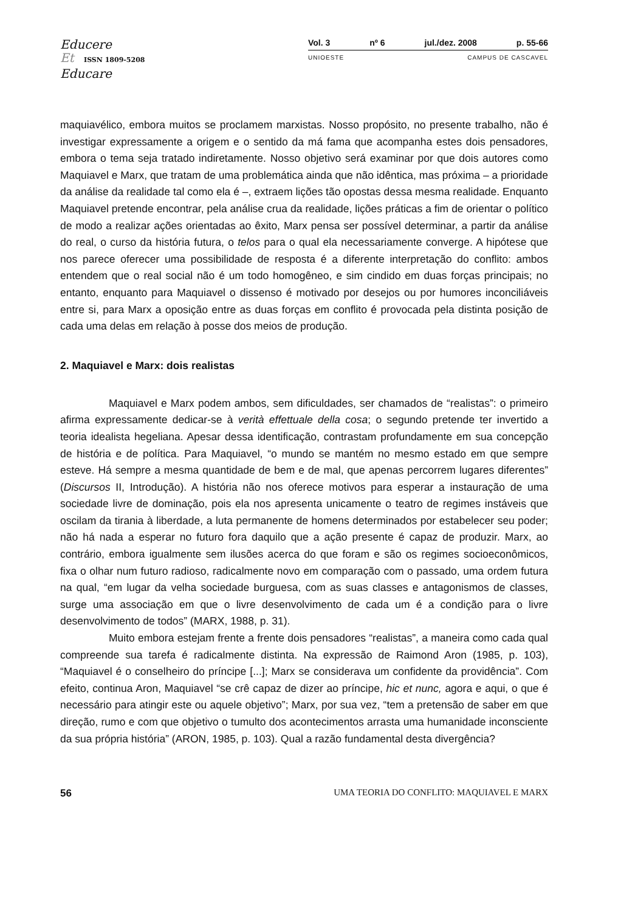Educere
Et ISSN 1809-5208
Educare
Vol. 3 nº 6 jul./dez. 2008 p. 55-66
UNIOESTE CAMPUS DE CASCAVEL
maquiavélico, embora muitos se proclamem marxistas. Nosso propósito, no presente trabalho, não é investigar expressamente a origem e o sentido da má fama que acompanha estes dois pensadores, embora o tema seja tratado indiretamente. Nosso objetivo será examinar por que dois autores como Maquiavel e Marx, que tratam de uma problemática ainda que não idêntica, mas próxima – a prioridade da análise da realidade tal como ela é –, extraem lições tão opostas dessa mesma realidade. Enquanto Maquiavel pretende encontrar, pela análise crua da realidade, lições práticas a fim de orientar o político de modo a realizar ações orientadas ao êxito, Marx pensa ser possível determinar, a partir da análise do real, o curso da história futura, o telos para o qual ela necessariamente converge. A hipótese que nos parece oferecer uma possibilidade de resposta é a diferente interpretação do conflito: ambos entendem que o real social não é um todo homogêneo, e sim cindido em duas forças principais; no entanto, enquanto para Maquiavel o dissenso é motivado por desejos ou por humores inconciliáveis entre si, para Marx a oposição entre as duas forças em conflito é provocada pela distinta posição de cada uma delas em relação à posse dos meios de produção.
2. Maquiavel e Marx: dois realistas
Maquiavel e Marx podem ambos, sem dificuldades, ser chamados de “realistas”: o primeiro afirma expressamente dedicar-se à verità effettuale della cosa; o segundo pretende ter invertido a teoria idealista hegeliana. Apesar dessa identificação, contrastam profundamente em sua concepção de história e de política. Para Maquiavel, “o mundo se mantém no mesmo estado em que sempre esteve. Há sempre a mesma quantidade de bem e de mal, que apenas percorrem lugares diferentes” (Discursos II, Introdução). A história não nos oferece motivos para esperar a instauração de uma sociedade livre de dominação, pois ela nos apresenta unicamente o teatro de regimes instáveis que oscilam da tirania à liberdade, a luta permanente de homens determinados por estabelecer seu poder; não há nada a esperar no futuro fora daquilo que a ação presente é capaz de produzir. Marx, ao contrário, embora igualmente sem ilusões acerca do que foram e são os regimes socioeconômicos, fixa o olhar num futuro radioso, radicalmente novo em comparação com o passado, uma ordem futura na qual, “em lugar da velha sociedade burguesa, com as suas classes e antagonismos de classes, surge uma associação em que o livre desenvolvimento de cada um é a condição para o livre desenvolvimento de todos” (MARX, 1988, p. 31).
Muito embora estejam frente a frente dois pensadores “realistas”, a maneira como cada qual compreende sua tarefa é radicalmente distinta. Na expressão de Raimond Aron (1985, p. 103), “Maquiavel é o conselheiro do príncipe [...]; Marx se considerava um confidente da providência”. Com efeito, continua Aron, Maquiavel “se crê capaz de dizer ao príncipe, hic et nunc, agora e aqui, o que é necessário para atingir este ou aquele objetivo”; Marx, por sua vez, “tem a pretensão de saber em que direção, rumo e com que objetivo o tumulto dos acontecimentos arrasta uma humanidade inconsciente da sua própria história” (ARON, 1985, p. 103). Qual a razão fundamental desta divergência?
56 UMA TEORIA DO CONFLITO: MAQUIAVEL E MARX